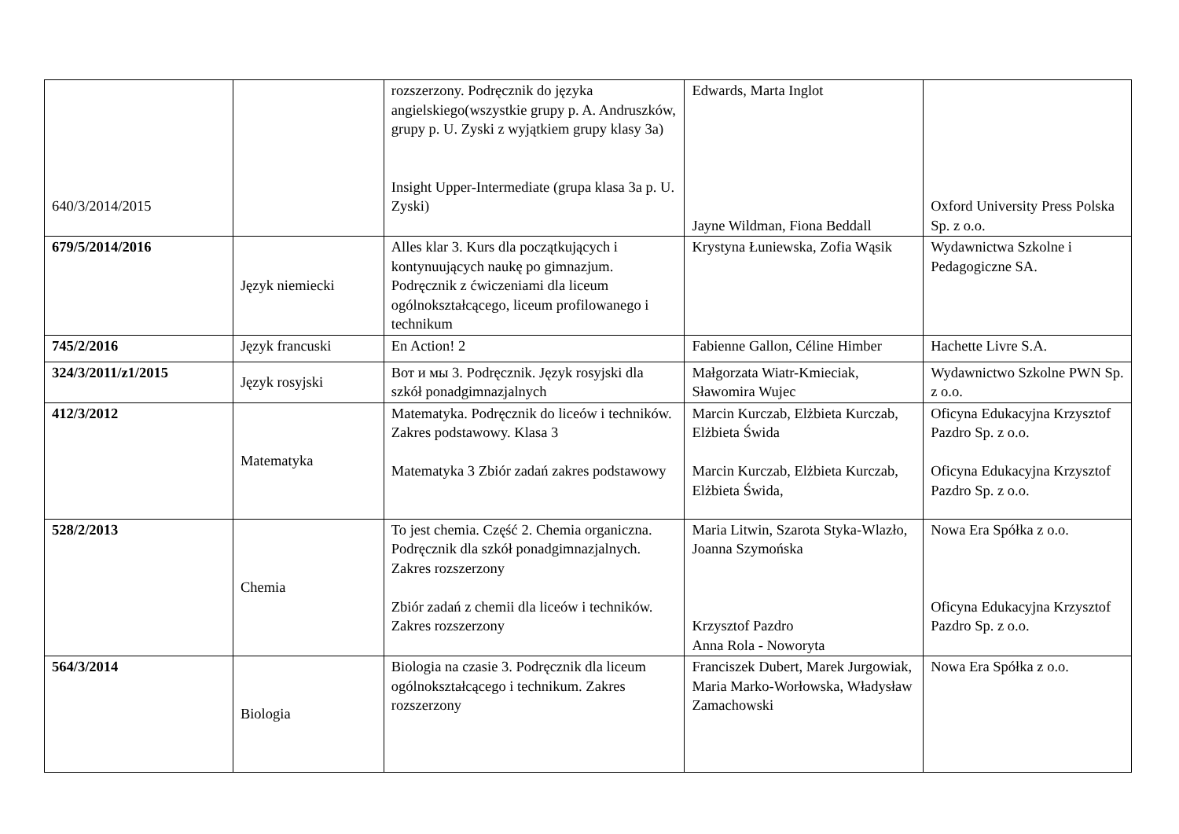| 640/3/2014/2015 | | rozszerzony. Podręcznik do języka angielskiego(wszystkie grupy p. A. Andruszków, grupy p. U. Zyski z wyjątkiem grupy klasy 3a) Insight Upper-Intermediate (grupa klasa 3a p. U. Zyski) | Edwards, Marta Inglot Jayne Wildman, Fiona Beddall | Oxford University Press Polska Sp. z o.o. |
| 679/5/2014/2016 | Język niemiecki | Alles klar 3. Kurs dla początkujących i kontynuujących naukę po gimnazjum. Podręcznik z ćwiczeniami dla liceum ogólnokształcącego, liceum profilowanego i technikum | Krystyna Łuniewska, Zofia Wąsik | Wydawnictwa Szkolne i Pedagogiczne SA. |
| 745/2/2016 | Język francuski | En Action! 2 | Fabienne Gallon, Céline Himber | Hachette Livre S.A. |
| 324/3/2011/z1/2015 | Język rosyjski | Вот и мы 3. Podręcznik. Język rosyjski dla szkół ponadgimnazjalnych | Małgorzata Wiatr-Kmieciak, Sławomira Wujec | Wydawnictwo Szkolne PWN Sp. z o.o. |
| 412/3/2012 | Matematyka | Matematyka. Podręcznik do liceów i techników. Zakres podstawowy. Klasa 3 Matematyka 3 Zbiór zadań zakres podstawowy | Marcin Kurczab, Elżbieta Kurczab, Elżbieta Świda Marcin Kurczab, Elżbieta Kurczab, Elżbieta Świda, | Oficyna Edukacyjna Krzysztof Pazdro Sp. z o.o. Oficyna Edukacyjna Krzysztof Pazdro Sp. z o.o. |
| 528/2/2013 | Chemia | To jest chemia. Część 2. Chemia organiczna. Podręcznik dla szkół ponadgimnazjalnych. Zakres rozszerzony Zbiór zadań z chemii dla liceów i techników. Zakres rozszerzony | Maria Litwin, Szarota Styka-Wlazło, Joanna Szymońska Krzysztof Pazdro Anna Rola - Noworyta | Nowa Era Spółka z o.o. Oficyna Edukacyjna Krzysztof Pazdro Sp. z o.o. |
| 564/3/2014 | Biologia | Biologia na czasie 3. Podręcznik dla liceum ogólnokształcącego i technikum. Zakres rozszerzony | Franciszek Dubert, Marek Jurgowiak, Maria Marko-Worłowska, Władysław Zamachowski | Nowa Era Spółka z o.o. |